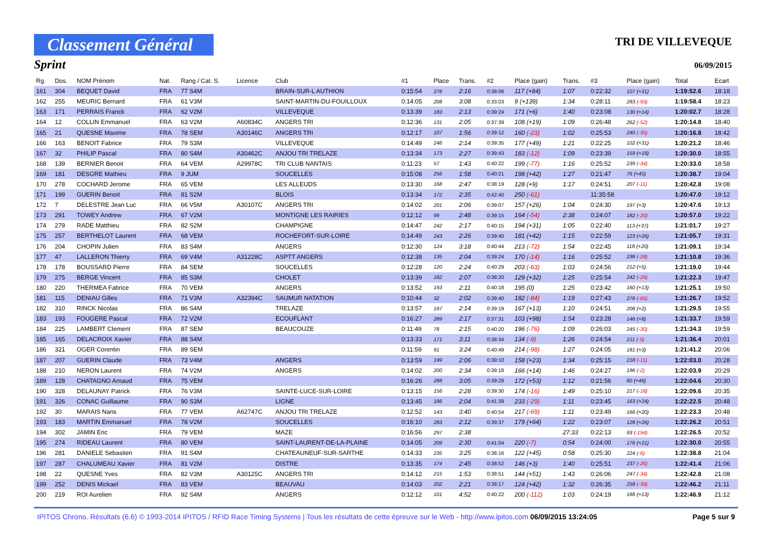Classement Général
TRI DE VILLEVEQUE
Sprint
06/09/2015
| Rg. | Dos. | NOM Prénom | Nat. | Rang / Cat. S. | Licence | Club | #1 | Place | Trans. | #2 | Place (gain) | Trans. | #3 | Place (gain) | Total | Ecart |
| --- | --- | --- | --- | --- | --- | --- | --- | --- | --- | --- | --- | --- | --- | --- | --- | --- |
| 161 | 304 | BEQUET David | FRA | 77 S4M | | BRAIN-SUR-L AUTHION | 0:15:54 | 276 | 2:16 | 0:38:06 | 117 (+84) | 1:07 | 0:22:32 | 107 (+31) | 1:19:52.6 | 18:18 |
| 162 | 255 | MEURIC Bernard | FRA | 61 V3M | | SAINT-MARTIN-DU-FOUILLOUX | 0:14:05 | 208 | 3:08 | 0:33:03 | 9 (+139) | 1:34 | 0:28:11 | 283 (-93) | 1:19:58.4 | 18:23 |
| 163 | 171 | PERRAIS Franck | FRA | 62 V2M | | VILLEVEQUE | 0:13:39 | 183 | 2:13 | 0:39:24 | 171 (+6) | 1:40 | 0:23:08 | 130 (+14) | 1:20:02.7 | 18:28 |
| 164 | 12 | COLLIN Emmanuel | FRA | 63 V2M | A60834C | ANGERS TRI | 0:12:36 | 131 | 2:05 | 0:37:39 | 108 (+19) | 1:09 | 0:26:48 | 262 (-52) | 1:20:14.8 | 18:40 |
| 165 | 21 | QUESNE Maxime | FRA | 78 SEM | A30146C | ANGERS TRI | 0:12:17 | 107 | 1:56 | 0:39:12 | 160 (-23) | 1:02 | 0:25:53 | 240 (-35) | 1:20:16.8 | 18:42 |
| 166 | 163 | BENOIT Fabrice | FRA | 79 S3M | | VILLEVEQUE | 0:14:49 | 246 | 2:14 | 0:39:35 | 177 (+49) | 1:21 | 0:22:25 | 102 (+31) | 1:20:21.2 | 18:46 |
| 167 | 32 | PHILIP Pascal | FRA | 80 S4M | A30462C | ANJOU TRI TRELAZE | 0:13:34 | 173 | 2:27 | 0:39:43 | 183 (-12) | 1:09 | 0:23:39 | 159 (+18) | 1:20:30.0 | 18:55 |
| 168 | 139 | BERNIER Benoit | FRA | 64 VEM | A29978C | TRI CLUB NANTAIS | 0:11:23 | 57 | 1:43 | 0:40:22 | 199 (-77) | 1:16 | 0:25:52 | 239 (-34) | 1:20:33.0 | 18:58 |
| 169 | 181 | DESGRE Mathieu | FRA | 9 JUM | | SOUCELLES | 0:15:08 | 256 | 1:58 | 0:40:21 | 198 (+42) | 1:27 | 0:21:47 | 76 (+45) | 1:20:38.7 | 19:04 |
| 170 | 278 | COCHARD Jerome | FRA | 65 VEM | | LES ALLEUDS | 0:13:30 | 168 | 2:47 | 0:38:19 | 128 (+9) | 1:17 | 0:24:51 | 207 (-11) | 1:20:42.8 | 19:08 |
| 171 | 199 | GUERIN Benoit | FRA | 81 S2M | | BLOIS | 0:13:34 | 172 | 2:35 | 0:42:40 | 250 (-61) | | 11:35:58 | | 1:20:47.0 | 19:12 |
| 172 | 7 | DELESTRE Jean Luc | FRA | 66 V5M | A30107C | ANGERS TRI | 0:14:02 | 201 | 2:06 | 0:39:07 | 157 (+26) | 1:04 | 0:24:30 | 197 (+3) | 1:20:47.6 | 19:13 |
| 173 | 291 | TOWEY Andrew | FRA | 67 V2M | | MONTIGNE LES RAIRIES | 0:12:12 | 99 | 2:48 | 0:39:15 | 164 (-54) | 2:38 | 0:24:07 | 182 (-20) | 1:20:57.0 | 19:22 |
| 174 | 279 | RADE Matthieu | FRA | 82 S2M | | CHAMPIGNE | 0:14:47 | 242 | 2:17 | 0:40:15 | 194 (+31) | 1:05 | 0:22:40 | 113 (+37) | 1:21:01.7 | 19:27 |
| 175 | 257 | BERTHELOT Laurent | FRA | 68 VEM | | ROCHEFORT-SUR-LOIRE | 0:14:49 | 243 | 2:26 | 0:39:40 | 181 (+42) | 1:15 | 0:22:59 | 123 (+26) | 1:21:05.7 | 19:31 |
| 176 | 204 | CHOPIN Julien | FRA | 83 S4M | | ANGERS | 0:12:30 | 124 | 3:18 | 0:40:44 | 213 (-72) | 1:54 | 0:22:45 | 118 (+20) | 1:21:09.1 | 19:34 |
| 177 | 47 | LALLERON Thierry | FRA | 69 V4M | A31228C | ASPTT ANGERS | 0:12:38 | 135 | 2:04 | 0:39:24 | 170 (-14) | 1:16 | 0:25:52 | 238 (-28) | 1:21:10.8 | 19:36 |
| 178 | 178 | BOUSSARD Pierre | FRA | 84 SEM | | SOUCELLES | 0:12:28 | 120 | 2:24 | 0:40:29 | 203 (-63) | 1:03 | 0:24:56 | 212 (+5) | 1:21:19.0 | 19:44 |
| 179 | 275 | BERGE Vincent | FRA | 85 S3M | | CHOLET | 0:13:39 | 182 | 2:07 | 0:38:20 | 129 (+32) | 1:25 | 0:25:54 | 242 (-29) | 1:21:22.3 | 19:47 |
| 180 | 220 | THERMEA Fabrice | FRA | 70 VEM | | ANGERS | 0:13:52 | 193 | 2:11 | 0:40:18 | 195 (0) | 1:25 | 0:23:42 | 160 (+13) | 1:21:25.1 | 19:50 |
| 181 | 115 | DENIAU Gilles | FRA | 71 V3M | A32394C | SAUMUR NATATION | 0:10:44 | 32 | 2:02 | 0:39:40 | 182 (-84) | 1:19 | 0:27:43 | 276 (-65) | 1:21:26.7 | 19:52 |
| 182 | 310 | RINCK Nicolas | FRA | 86 S4M | | TRELAZE | 0:13:57 | 197 | 2:14 | 0:39:19 | 167 (+13) | 1:10 | 0:24:51 | 208 (+2) | 1:21:29.5 | 19:55 |
| 183 | 193 | FOUGERE Pascal | FRA | 72 V2M | | ECOUFLANT | 0:16:27 | 289 | 2:17 | 0:37:31 | 103 (+98) | 1:54 | 0:23:28 | 146 (+8) | 1:21:33.7 | 19:59 |
| 184 | 225 | LAMBERT Clement | FRA | 87 SEM | | BEAUCOUZE | 0:11:49 | 78 | 2:15 | 0:40:20 | 196 (-76) | 1:09 | 0:26:03 | 245 (-30) | 1:21:34.3 | 19:59 |
| 185 | 165 | DELACROIX Xavier | FRA | 88 S4M | | | 0:13:33 | 171 | 3:11 | 0:38:34 | 134 (-9) | 1:26 | 0:24:54 | 211 (-5) | 1:21:36.4 | 20:01 |
| 186 | 321 | OGER Corentin | FRA | 89 SEM | | | 0:11:59 | 91 | 3:24 | 0:40:49 | 214 (-98) | 1:27 | 0:24:05 | 181 (+3) | 1:21:41.2 | 20:06 |
| 187 | 207 | GUERIN Claude | FRA | 73 V4M | | ANGERS | 0:13:59 | 199 | 2:06 | 0:39:10 | 158 (+23) | 1:34 | 0:25:15 | 218 (-11) | 1:22:03.0 | 20:28 |
| 188 | 210 | NERON Laurent | FRA | 74 V2M | | ANGERS | 0:14:02 | 200 | 2:34 | 0:39:18 | 166 (+14) | 1:46 | 0:24:27 | 196 (-2) | 1:22:03.9 | 20:29 |
| 189 | 128 | CHATAGNO Arnaud | FRA | 75 VEM | | | 0:16:26 | 288 | 3:05 | 0:39:28 | 172 (+53) | 1:12 | 0:21:56 | 80 (+46) | 1:22:04.6 | 20:30 |
| 190 | 328 | DELAUNAY Patrick | FRA | 76 V3M | | SAINTE-LUCE-SUR-LOIRE | 0:13:15 | 156 | 2:28 | 0:39:30 | 174 (-16) | 1:49 | 0:25:10 | 217 (-18) | 1:22:09.6 | 20:35 |
| 191 | 326 | CONAC Guillaume | FRA | 90 S3M | | LIGNE | 0:13:45 | 186 | 2:04 | 0:41:39 | 233 (-29) | 1:11 | 0:23:45 | 163 (+24) | 1:22:22.5 | 20:48 |
| 192 | 30 | MARAIS Nans | FRA | 77 VEM | A62747C | ANJOU TRI TRELAZE | 0:12:52 | 143 | 3:40 | 0:40:54 | 217 (-69) | 1:11 | 0:23:49 | 166 (+20) | 1:22:23.3 | 20:48 |
| 193 | 183 | MARTIN Emmanuel | FRA | 78 V2M | | SOUCELLES | 0:16:10 | 283 | 2:12 | 0:39:37 | 179 (+64) | 1:22 | 0:23:07 | 128 (+26) | 1:22:26.2 | 20:51 |
| 194 | 302 | JAMIN Eric | FRA | 79 VEM | | MAZE | 0:16:56 | 297 | 2:38 | | | 27:33 | 0:22:13 | 93 (-194) | 1:22:26.5 | 20:52 |
| 195 | 274 | RIDEAU Laurent | FRA | 80 VEM | | SAINT-LAURENT-DE-LA-PLAINE | 0:14:05 | 209 | 2:30 | 0:41:04 | 220 (-7) | 0:54 | 0:24:00 | 176 (+21) | 1:22:30.0 | 20:55 |
| 196 | 281 | DANIELE Sebastien | FRA | 91 S4M | | CHATEAUNEUF-SUR-SARTHE | 0:14:33 | 235 | 3:25 | 0:38:16 | 122 (+45) | 0:58 | 0:25:30 | 224 (-6) | 1:22:38.8 | 21:04 |
| 197 | 287 | CHALUMEAU Xavier | FRA | 81 V2M | | DISTRE | 0:13:35 | 174 | 2:45 | 0:38:52 | 146 (+3) | 1:40 | 0:25:51 | 237 (-26) | 1:22:41.4 | 21:06 |
| 198 | 22 | QUESNE Yves | FRA | 82 V3M | A30125C | ANGERS TRI | 0:14:12 | 215 | 1:53 | 0:38:51 | 144 (+51) | 1:43 | 0:26:06 | 247 (-34) | 1:22:42.8 | 21:08 |
| 199 | 252 | DENIS Mickael | FRA | 83 VEM | | BEAUVAU | 0:14:03 | 202 | 2:21 | 0:38:17 | 124 (+42) | 1:32 | 0:26:35 | 258 (-39) | 1:22:46.2 | 21:11 |
| 200 | 219 | ROI Aurelien | FRA | 92 S4M | | ANGERS | 0:12:12 | 101 | 4:52 | 0:40:22 | 200 (-112) | 1:03 | 0:24:19 | 188 (+13) | 1:22:46.9 | 21:12 |
IPITOS Chrono. Résultats (6.6) © 1993-2014 IPITOS / RFID Race Timing Systems | Tous les résultats de cette épreuve sur le Web - http://www.ipitos.com 06/09/2015 13:24:05 Page 5 sur 9